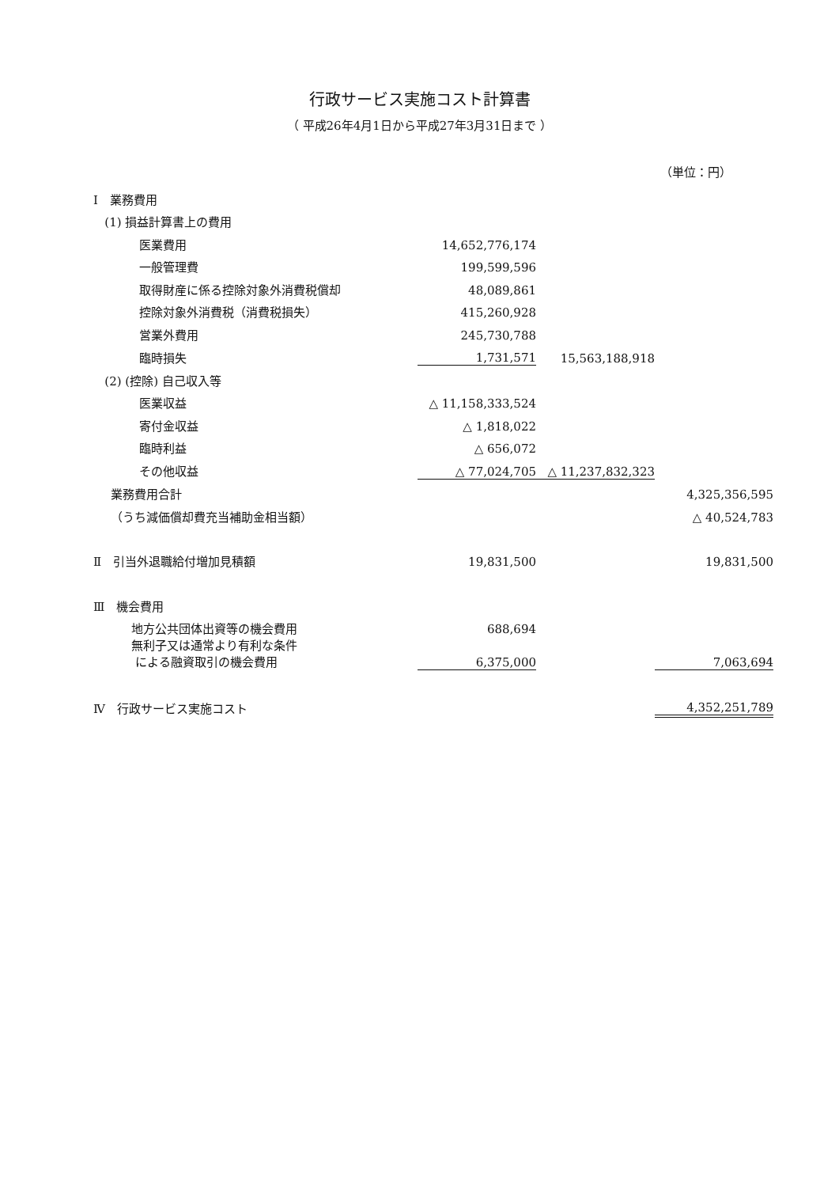行政サービス実施コスト計算書
（ 平成26年4月1日から平成27年3月31日まで ）
（単位：円）
| Ⅰ 業務費用 | | | |
| (1) 損益計算書上の費用 | | | |
| 医業費用 | 14,652,776,174 | | |
| 一般管理費 | 199,599,596 | | |
| 取得財産に係る控除対象外消費税償却 | 48,089,861 | | |
| 控除対象外消費税（消費税損失） | 415,260,928 | | |
| 営業外費用 | 245,730,788 | | |
| 臨時損失 | 1,731,571 | 15,563,188,918 | |
| (2) (控除) 自己収入等 | | | |
| 医業収益 | △ 11,158,333,524 | | |
| 寄付金収益 | △ 1,818,022 | | |
| 臨時利益 | △ 656,072 | | |
| その他収益 | △ 77,024,705 | △ 11,237,832,323 | |
| 業務費用合計 | | | 4,325,356,595 |
| （うち減価償却費充当補助金相当額） | | | △ 40,524,783 |
| Ⅱ 引当外退職給付増加見積額 | 19,831,500 | | 19,831,500 |
| Ⅲ 機会費用 | | | |
| 地方公共団体出資等の機会費用 | 688,694 | | |
| 無利子又は通常より有利な条件 による融資取引の機会費用 | 6,375,000 | | 7,063,694 |
| Ⅳ 行政サービス実施コスト | | | 4,352,251,789 |